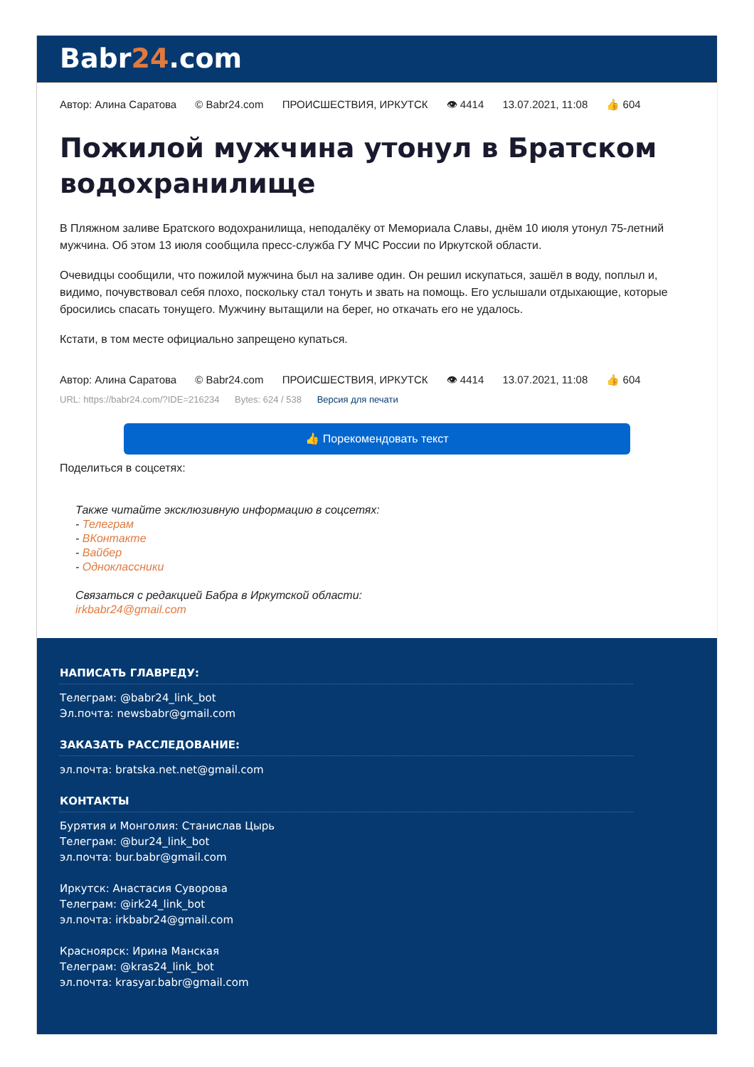Babr24.com
Автор: Алина Саратова © Babr24.com ПРОИСШЕСТВИЯ, ИРКУТСК 👁 4414 13.07.2021, 11:08 👍 604
Пожилой мужчина утонул в Братском водохранилище
В Пляжном заливе Братского водохранилища, неподалёку от Мемориала Славы, днём 10 июля утонул 75-летний мужчина. Об этом 13 июля сообщила пресс-служба ГУ МЧС России по Иркутской области.
Очевидцы сообщили, что пожилой мужчина был на заливе один. Он решил искупаться, зашёл в воду, поплыл и, видимо, почувствовал себя плохо, поскольку стал тонуть и звать на помощь. Его услышали отдыхающие, которые бросились спасать тонущего. Мужчину вытащили на берег, но откачать его не удалось.
Кстати, в том месте официально запрещено купаться.
Автор: Алина Саратова © Babr24.com ПРОИСШЕСТВИЯ, ИРКУТСК 👁 4414 13.07.2021, 11:08 👍 604
URL: https://babr24.com/?IDE=216234 Bytes: 624 / 538 Версия для печати
👍 Порекомендовать текст
Поделиться в соцсетях:
Также читайте эксклюзивную информацию в соцсетях:
- Телеграм
- ВКонтакте
- Вайбер
- Одноклассники
Связаться с редакцией Бабра в Иркутской области:
irkbabr24@gmail.com
НАПИСАТЬ ГЛАВРЕДУ:
Телеграм: @babr24_link_bot
Эл.почта: newsbabr@gmail.com
ЗАКАЗАТЬ РАССЛЕДОВАНИЕ:
эл.почта: bratska.net.net@gmail.com
КОНТАКТЫ
Бурятия и Монголия: Станислав Цырь
Телеграм: @bur24_link_bot
эл.почта: bur.babr@gmail.com
Иркутск: Анастасия Суворова
Телеграм: @irk24_link_bot
эл.почта: irkbabr24@gmail.com
Красноярск: Ирина Манская
Телеграм: @kras24_link_bot
эл.почта: krasyar.babr@gmail.com